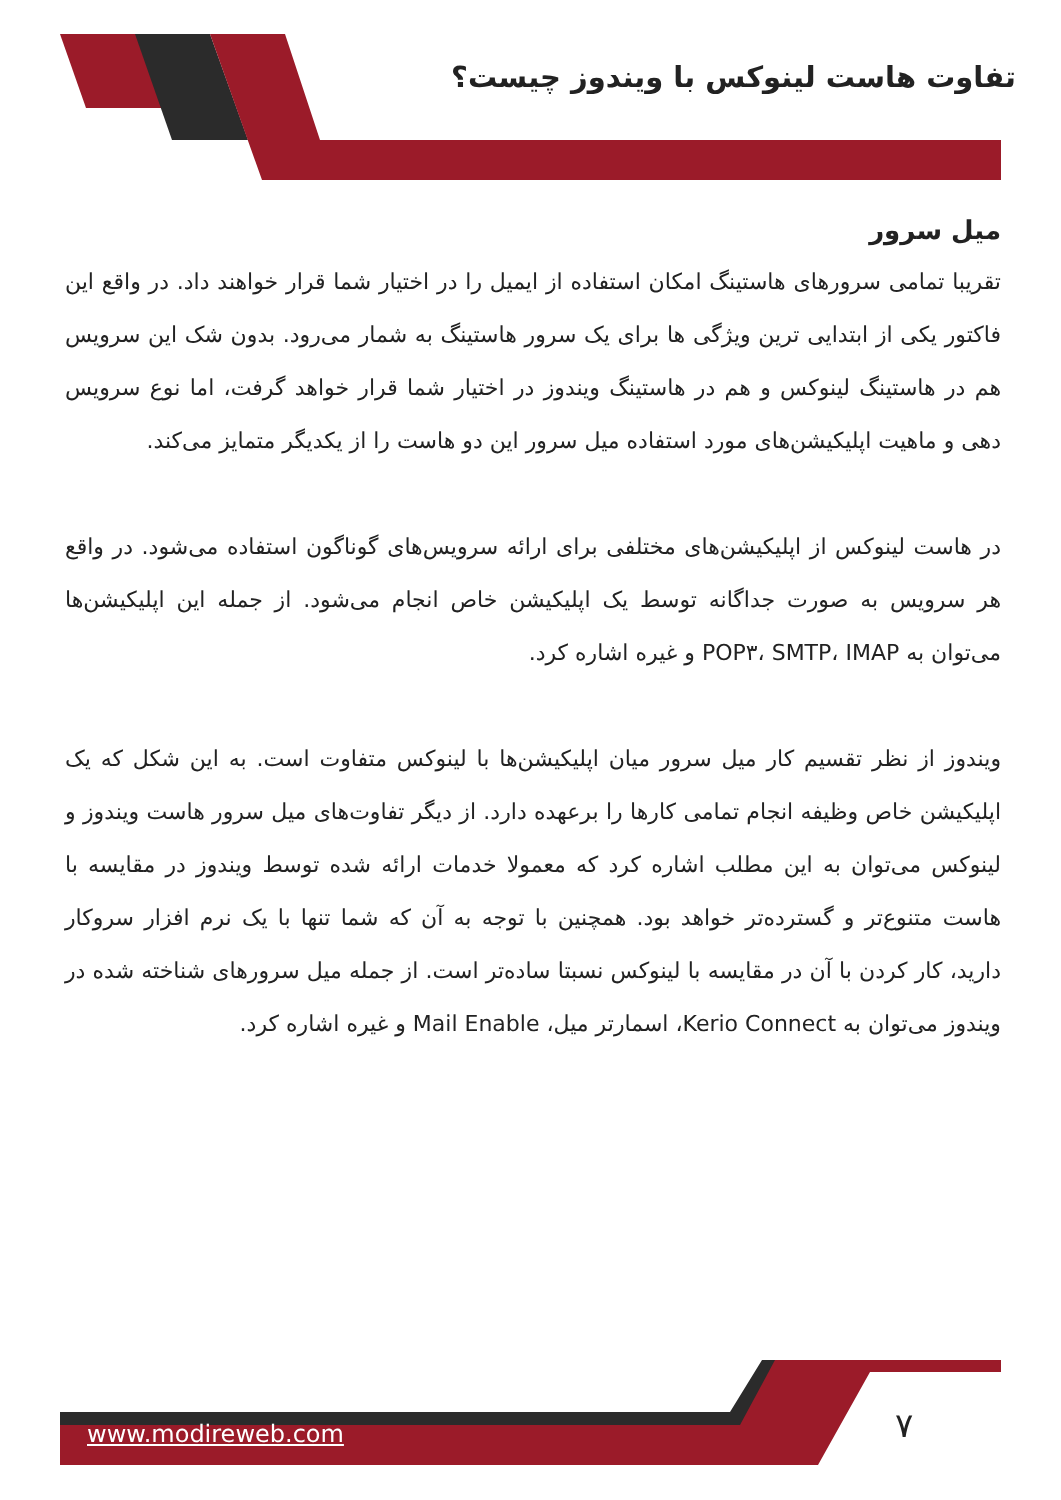تفاوت هاست لینوکس با ویندوز چیست؟
میل سرور
تقریبا تمامی سرورهای هاستینگ امکان استفاده از ایمیل را در اختیار شما قرار خواهند داد. در واقع این فاکتور یکی از ابتدایی ترین ویژگی ها برای یک سرور هاستینگ به شمار می‌رود. بدون شک این سرویس هم در هاستینگ لینوکس و هم در هاستینگ ویندوز در اختیار شما قرار خواهد گرفت، اما نوع سرویس دهی و ماهیت اپلیکیشن‌های مورد استفاده میل سرور این دو هاست را از یکدیگر متمایز می‌کند.
در هاست لینوکس از اپلیکیشن‌های مختلفی برای ارائه سرویس‌های گوناگون استفاده می‌شود. در واقع هر سرویس به صورت جداگانه توسط یک اپلیکیشن خاص انجام می‌شود. از جمله این اپلیکیشن‌ها می‌توان به POP۳، SMTP، IMAP و غیره اشاره کرد.
ویندوز از نظر تقسیم کار میل سرور میان اپلیکیشن‌ها با لینوکس متفاوت است. به این شکل که یک اپلیکیشن خاص وظیفه انجام تمامی کارها را برعهده دارد. از دیگر تفاوت‌های میل سرور هاست ویندوز و لینوکس می‌توان به این مطلب اشاره کرد که معمولا خدمات ارائه شده توسط ویندوز در مقایسه با هاست متنوع‌تر و گسترده‌تر خواهد بود. همچنین با توجه به آن که شما تنها با یک نرم افزار سروکار دارید، کار کردن با آن در مقایسه با لینوکس نسبتا ساده‌تر است. از جمله میل سرورهای شناخته شده در ویندوز می‌توان به Kerio Connect، اسمارتر میل، Mail Enable و غیره اشاره کرد.
۷
www.modireweb.com